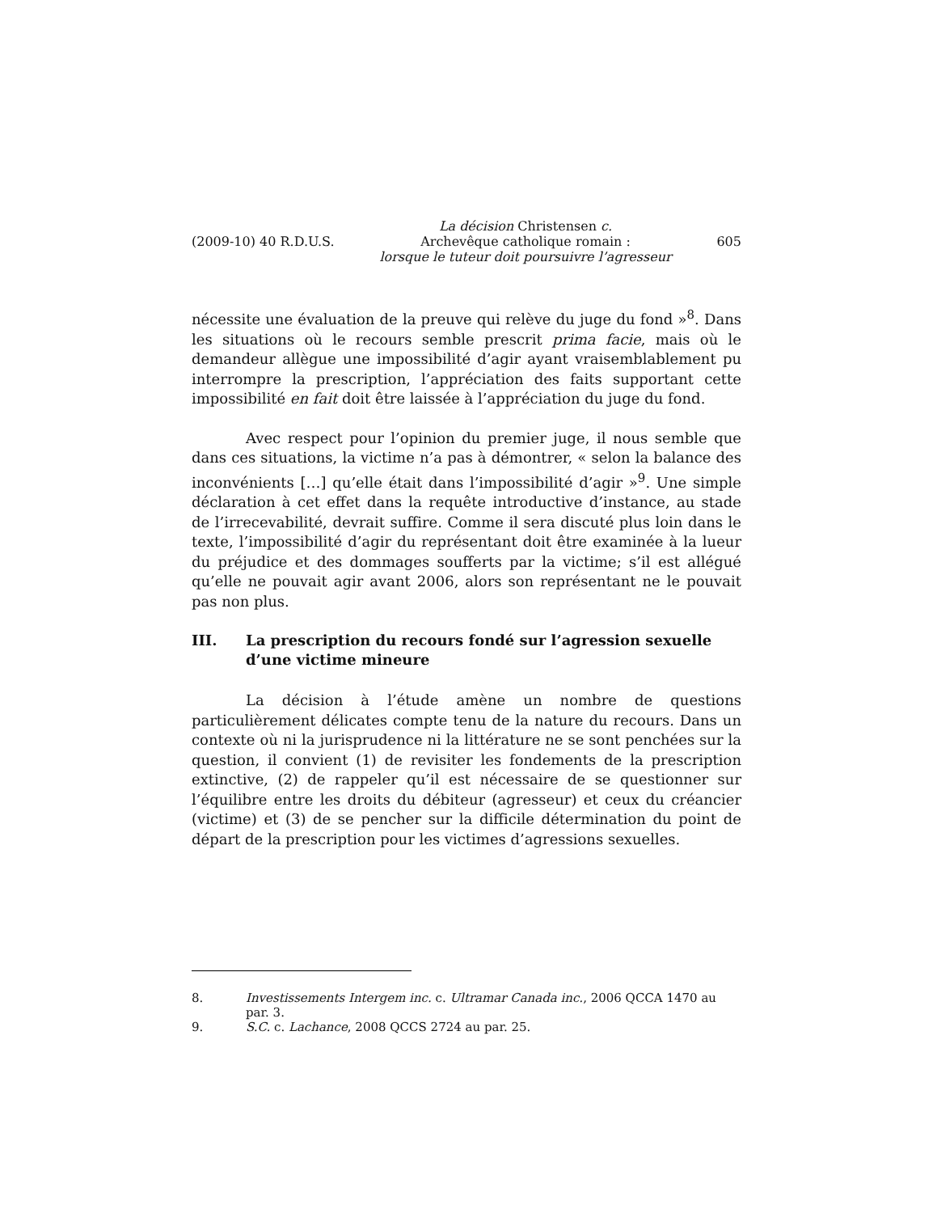(2009-10) 40 R.D.U.S. La décision Christensen c.
Archevêque catholique romain :
lorsque le tuteur doit poursuivre l’agresseur 605
nécessite une évaluation de la preuve qui relève du juge du fond »<sup>8</sup>. Dans les situations où le recours semble prescrit prima facie, mais où le demandeur allègue une impossibilité d’agir ayant vraisemblablement pu interrompre la prescription, l’appréciation des faits supportant cette impossibilité en fait doit être laissée à l’appréciation du juge du fond.
Avec respect pour l’opinion du premier juge, il nous semble que dans ces situations, la victime n’a pas à démontrer, « selon la balance des inconvénients […] qu’elle était dans l’impossibilité d’agir »<sup>9</sup>. Une simple déclaration à cet effet dans la requête introductive d’instance, au stade de l’irrecevabilité, devrait suffire. Comme il sera discuté plus loin dans le texte, l’impossibilité d’agir du représentant doit être examinée à la lueur du préjudice et des dommages soufferts par la victime; s’il est allégué qu’elle ne pouvait agir avant 2006, alors son représentant ne le pouvait pas non plus.
III. La prescription du recours fondé sur l’agression sexuelle d’une victime mineure
La décision à l’étude amène un nombre de questions particulièrement délicates compte tenu de la nature du recours. Dans un contexte où ni la jurisprudence ni la littérature ne se sont penchées sur la question, il convient (1) de revisiter les fondements de la prescription extinctive, (2) de rappeler qu’il est nécessaire de se questionner sur l’équilibre entre les droits du débiteur (agresseur) et ceux du créancier (victime) et (3) de se pencher sur la difficile détermination du point de départ de la prescription pour les victimes d’agressions sexuelles.
8. Investissements Intergem inc. c. Ultramar Canada inc., 2006 QCCA 1470 au par. 3.
9. S.C. c. Lachance, 2008 QCCS 2724 au par. 25.